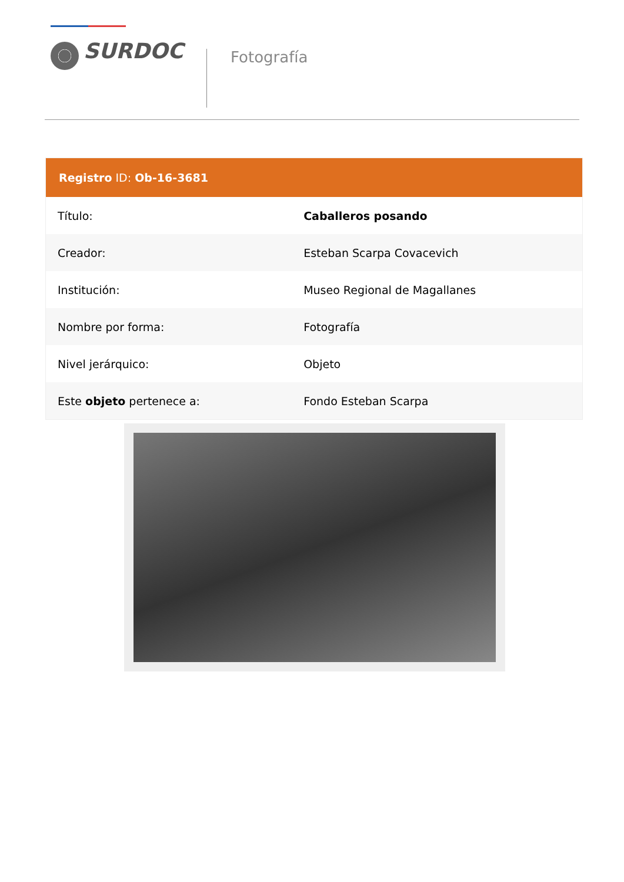SURDOC
Fotografía
| Registro ID: Ob-16-3681 | |
| --- | --- |
| Título: | Caballeros posando |
| Creador: | Esteban Scarpa Covacevich |
| Institución: | Museo Regional de Magallanes |
| Nombre por forma: | Fotografía |
| Nivel jerárquico: | Objeto |
| Este objeto pertenece a: | Fondo Esteban Scarpa |